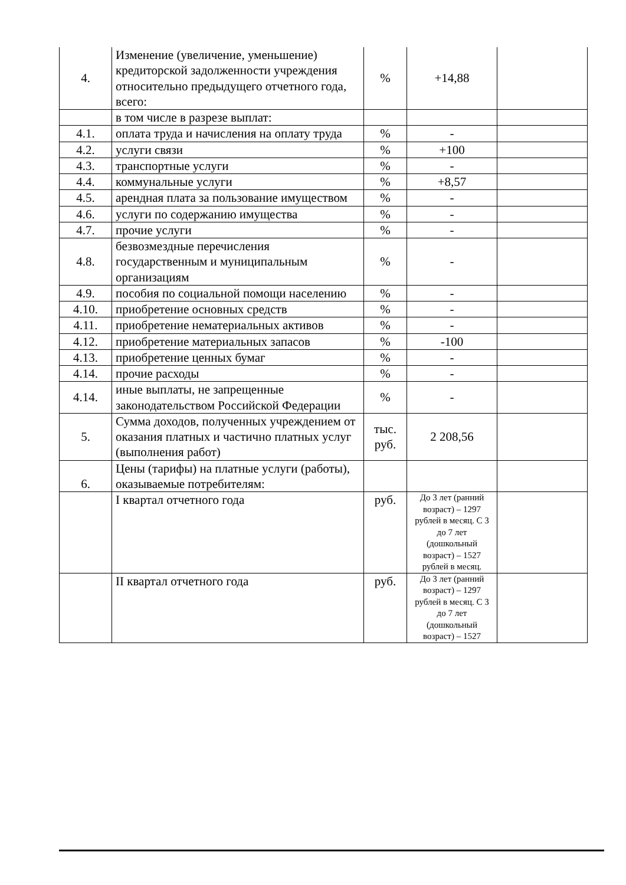| 4. | Изменение (увеличение, уменьшение) кредиторской задолженности учреждения относительно предыдущего отчетного года, всего: | % | +14,88 | |
| | в том числе в разрезе выплат: | | | |
| 4.1. | оплата труда и начисления на оплату труда | % | - | |
| 4.2. | услуги связи | % | +100 | |
| 4.3. | транспортные услуги | % | - | |
| 4.4. | коммунальные услуги | % | +8,57 | |
| 4.5. | арендная плата за пользование имуществом | % | - | |
| 4.6. | услуги по содержанию имущества | % | - | |
| 4.7. | прочие услуги | % | - | |
| 4.8. | безвозмездные перечисления государственным и муниципальным организациям | % | - | |
| 4.9. | пособия по социальной помощи населению | % | - | |
| 4.10. | приобретение основных средств | % | - | |
| 4.11. | приобретение нематериальных активов | % | - | |
| 4.12. | приобретение материальных запасов | % | -100 | |
| 4.13. | приобретение ценных бумаг | % | - | |
| 4.14. | прочие расходы | % | - | |
| 4.14. | иные выплаты, не запрещенные законодательством Российской Федерации | % | - | |
| 5. | Сумма доходов, полученных учреждением от оказания платных и частично платных услуг (выполнения работ) | тыс. руб. | 2 208,56 | |
| 6. | Цены (тарифы) на платные услуги (работы), оказываемые потребителям: | | | |
| | I квартал отчетного года | руб. | До 3 лет (ранний возраст) – 1297 рублей в месяц. С 3 до 7 лет (дошкольный возраст) – 1527 рублей в месяц. | |
| | II квартал отчетного года | руб. | До 3 лет (ранний возраст) – 1297 рублей в месяц. С 3 до 7 лет (дошкольный возраст) – 1527 | |